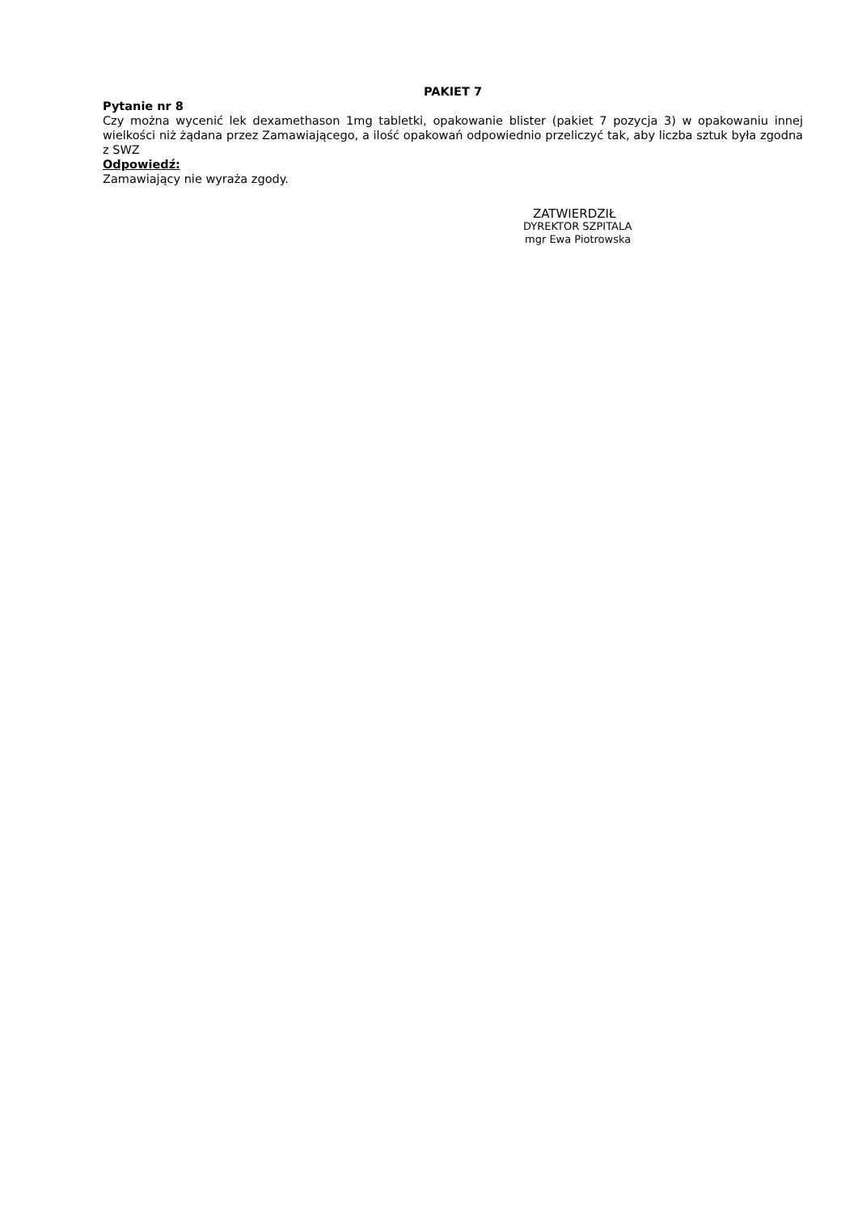PAKIET 7
Pytanie nr 8
Czy można wycenić lek dexamethason 1mg tabletki, opakowanie blister (pakiet 7 pozycja 3) w opakowaniu innej wielkości niż żądana przez Zamawiającego, a ilość opakowań odpowiednio przeliczyć tak, aby liczba sztuk była zgodna z SWZ
Odpowiedź:
Zamawiający nie wyraża zgody.
ZATWIERDZIŁ
DYREKTOR SZPITALA
mgr Ewa Piotrowska